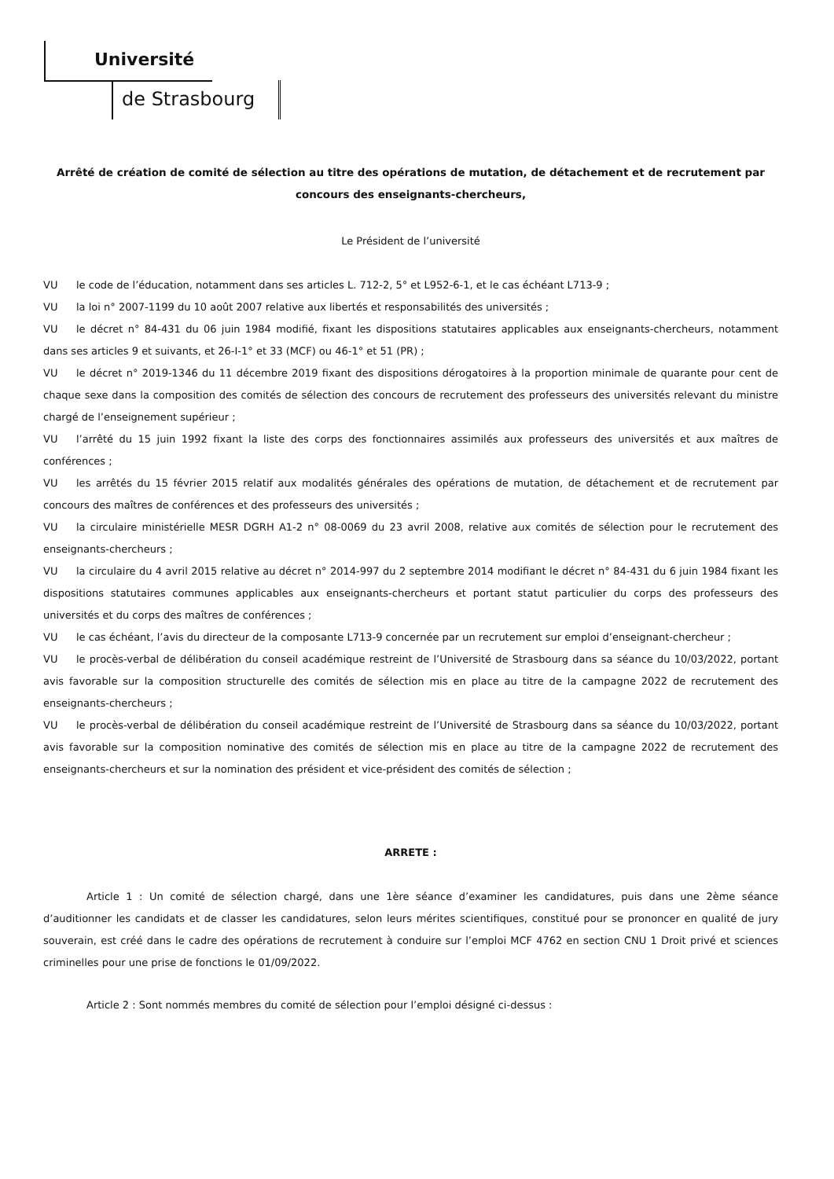Université
de Strasbourg
Arrêté de création de comité de sélection au titre des opérations de mutation, de détachement et de recrutement par concours des enseignants-chercheurs,
Le Président de l’université
VU le code de l’éducation, notamment dans ses articles L. 712-2, 5° et L952-6-1, et le cas échéant L713-9 ;
VU la loi n° 2007-1199 du 10 août 2007 relative aux libertés et responsabilités des universités ;
VU le décret n° 84-431 du 06 juin 1984 modifié, fixant les dispositions statutaires applicables aux enseignants-chercheurs, notamment dans ses articles 9 et suivants, et 26-I-1° et 33 (MCF) ou 46-1° et 51 (PR) ;
VU le décret n° 2019-1346 du 11 décembre 2019 fixant des dispositions dérogatoires à la proportion minimale de quarante pour cent de chaque sexe dans la composition des comités de sélection des concours de recrutement des professeurs des universités relevant du ministre chargé de l’enseignement supérieur ;
VU l’arrêté du 15 juin 1992 fixant la liste des corps des fonctionnaires assimilés aux professeurs des universités et aux maîtres de conférences ;
VU les arrêtés du 15 février 2015 relatif aux modalités générales des opérations de mutation, de détachement et de recrutement par concours des maîtres de conférences et des professeurs des universités ;
VU la circulaire ministérielle MESR DGRH A1-2 n° 08-0069 du 23 avril 2008, relative aux comités de sélection pour le recrutement des enseignants-chercheurs ;
VU la circulaire du 4 avril 2015 relative au décret n° 2014-997 du 2 septembre 2014 modifiant le décret n° 84-431 du 6 juin 1984 fixant les dispositions statutaires communes applicables aux enseignants-chercheurs et portant statut particulier du corps des professeurs des universités et du corps des maîtres de conférences ;
VU le cas échéant, l’avis du directeur de la composante L713-9 concernée par un recrutement sur emploi d’enseignant-chercheur ;
VU le procès-verbal de délibération du conseil académique restreint de l’Université de Strasbourg dans sa séance du 10/03/2022, portant avis favorable sur la composition structurelle des comités de sélection mis en place au titre de la campagne 2022 de recrutement des enseignants-chercheurs ;
VU le procès-verbal de délibération du conseil académique restreint de l’Université de Strasbourg dans sa séance du 10/03/2022, portant avis favorable sur la composition nominative des comités de sélection mis en place au titre de la campagne 2022 de recrutement des enseignants-chercheurs et sur la nomination des président et vice-président des comités de sélection ;
ARRETE :
Article 1 : Un comité de sélection chargé, dans une 1ère séance d’examiner les candidatures, puis dans une 2ème séance d’auditionner les candidats et de classer les candidatures, selon leurs mérites scientifiques, constitué pour se prononcer en qualité de jury souverain, est créé dans le cadre des opérations de recrutement à conduire sur l’emploi MCF 4762 en section CNU 1 Droit privé et sciences criminelles pour une prise de fonctions le 01/09/2022.
Article 2 : Sont nommés membres du comité de sélection pour l’emploi désigné ci-dessus :